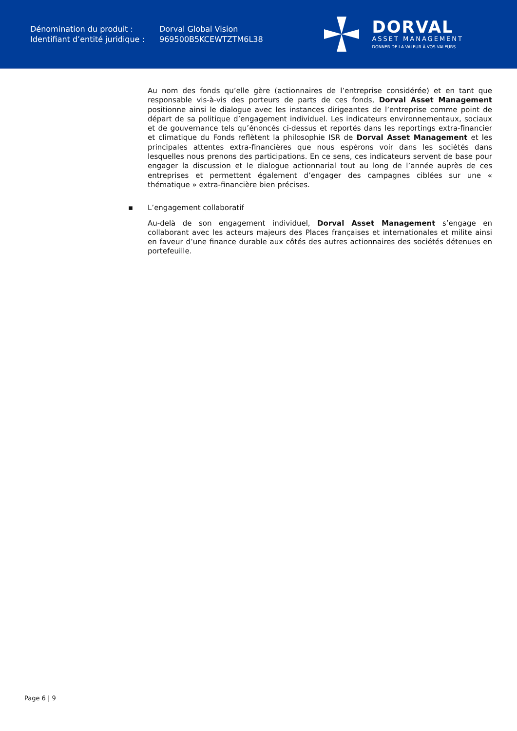Dénomination du produit :
Dorval Global Vision
Identifiant d’entité juridique :
969500B5KCEWTZTM6L38
DORVAL
ASSET MANAGEMENT
DONNER DE LA VALEUR À VOS VALEURS
Au nom des fonds qu’elle gère (actionnaires de l’entreprise considérée) et en tant que responsable vis-à-vis des porteurs de parts de ces fonds, Dorval Asset Management positionne ainsi le dialogue avec les instances dirigeantes de l’entreprise comme point de départ de sa politique d’engagement individuel. Les indicateurs environnementaux, sociaux et de gouvernance tels qu’énoncés ci-dessus et reportés dans les reportings extra-financier et climatique du Fonds reflètent la philosophie ISR de Dorval Asset Management et les principales attentes extra-financières que nous espérons voir dans les sociétés dans lesquelles nous prenons des participations. En ce sens, ces indicateurs servent de base pour engager la discussion et le dialogue actionnarial tout au long de l’année auprès de ces entreprises et permettent également d’engager des campagnes ciblées sur une « thématique » extra-financière bien précises.
▪ L’engagement collaboratif
Au-delà de son engagement individuel, Dorval Asset Management s’engage en collaborant avec les acteurs majeurs des Places françaises et internationales et milite ainsi en faveur d’une finance durable aux côtés des autres actionnaires des sociétés détenues en portefeuille.
Page 6 | 9